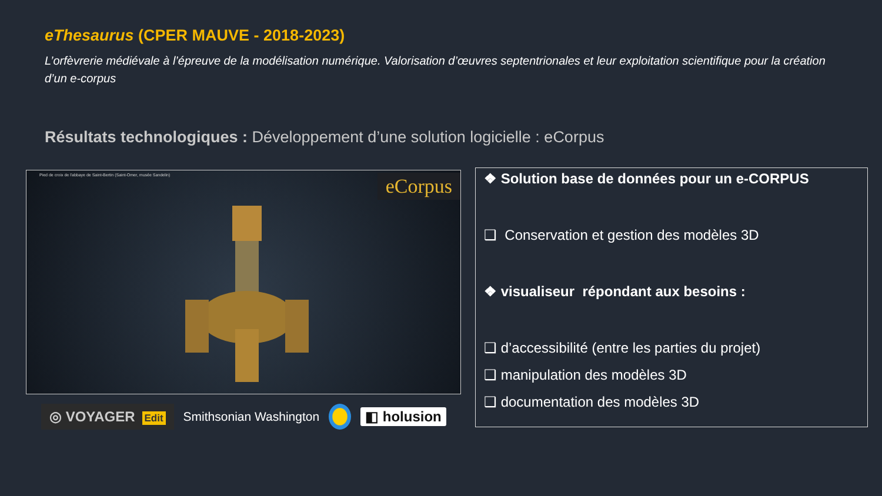eThesaurus (CPER MAUVE - 2018-2023)
L’orfèvrerie médiévale à l’épreuve de la modélisation numérique. Valorisation d’œuvres septentrionales et leur exploitation scientifique pour la création d’un e-corpus
Résultats technologiques : Développement d’une solution logicielle : eCorpus
Pied de croix de l'abbaye de Saint-Bertin (Saint-Omer, musée Sandelin)
eCorpus
◎ VOYAGER Edit
Smithsonian Washington ◧ holusion
❖ Solution base de données pour un e-CORPUS
❑ Conservation et gestion des modèles 3D
❖ visualiseur répondant aux besoins :
❑ d’accessibilité (entre les parties du projet)
❑ manipulation des modèles 3D
❑ documentation des modèles 3D